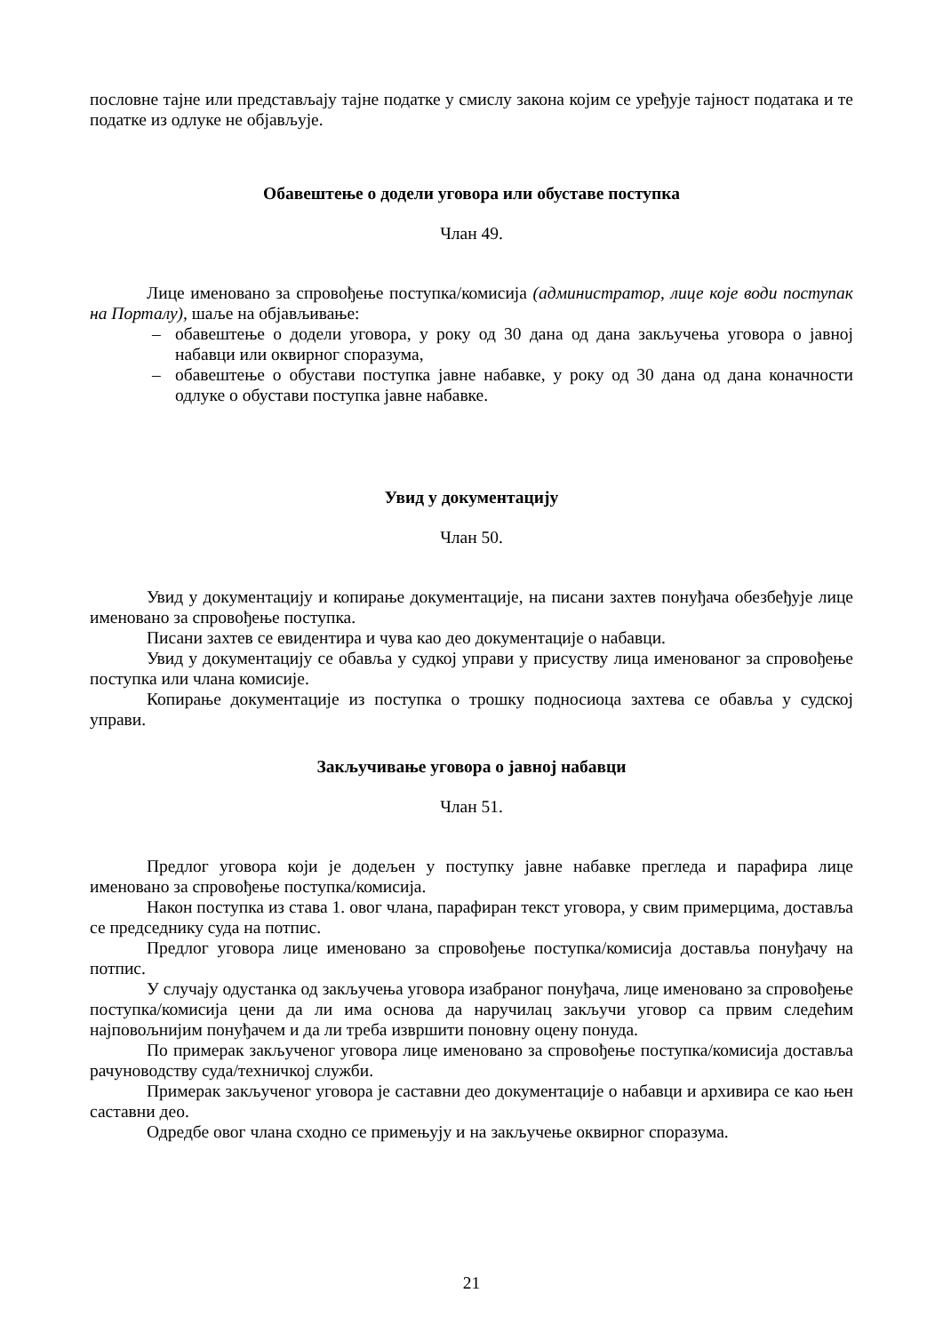пословне тајне или представљају тајне податке у смислу закона којим се уређује тајност података и те податке из одлуке не објављује.
Обавештење о додели уговора или обуставе поступка
Члан 49.
Лице именовано за спровођење поступка/комисија (администратор, лице које води поступак на Порталу), шаље на објављивање:
– обавештење о додели уговора, у року од 30 дана од дана закључења уговора о јавној набавци или оквирног споразума,
– обавештење о обустави поступка јавне набавке, у року од 30 дана од дана коначности одлуке о обустави поступка јавне набавке.
Увид у документацију
Члан 50.
Увид у документацију и копирање документације, на писани захтев понуђача обезбеђује лице именовано за спровођење поступка.
Писани захтев се евидентира и чува као део документације о набавци.
Увид у документацију се обавља у судкој управи у присуству лица именованог за спровођење поступка или члана комисије.
Копирање документације из поступка о трошку подносиоца захтева се обавља у судској управи.
Закључивање уговора о јавној набавци
Члан 51.
Предлог уговора који је додељен у поступку јавне набавке прегледа и парафира лице именовано за спровођење поступка/комисија.
Након поступка из става 1. овог члана, парафиран текст уговора, у свим примерцима, доставља се председнику суда на потпис.
Предлог уговора лице именовано за спровођење поступка/комисија доставља понуђачу на потпис.
У случају одустанка од закључења уговора изабраног понуђача, лице именовано за спровођење поступка/комисија цени да ли има основа да наручилац закључи уговор са првим следећим најповољнијим понуђачем и да ли треба извршити поновну оцену понуда.
По примерак закљученог уговора лице именовано за спровођење поступка/комисија доставља рачуноводству суда/техничкој служби.
Примерак закљученог уговора је саставни део документације о набавци и архивира се као њен саставни део.
Одредбе овог члана сходно се примењују и на закључење оквирног споразума.
21